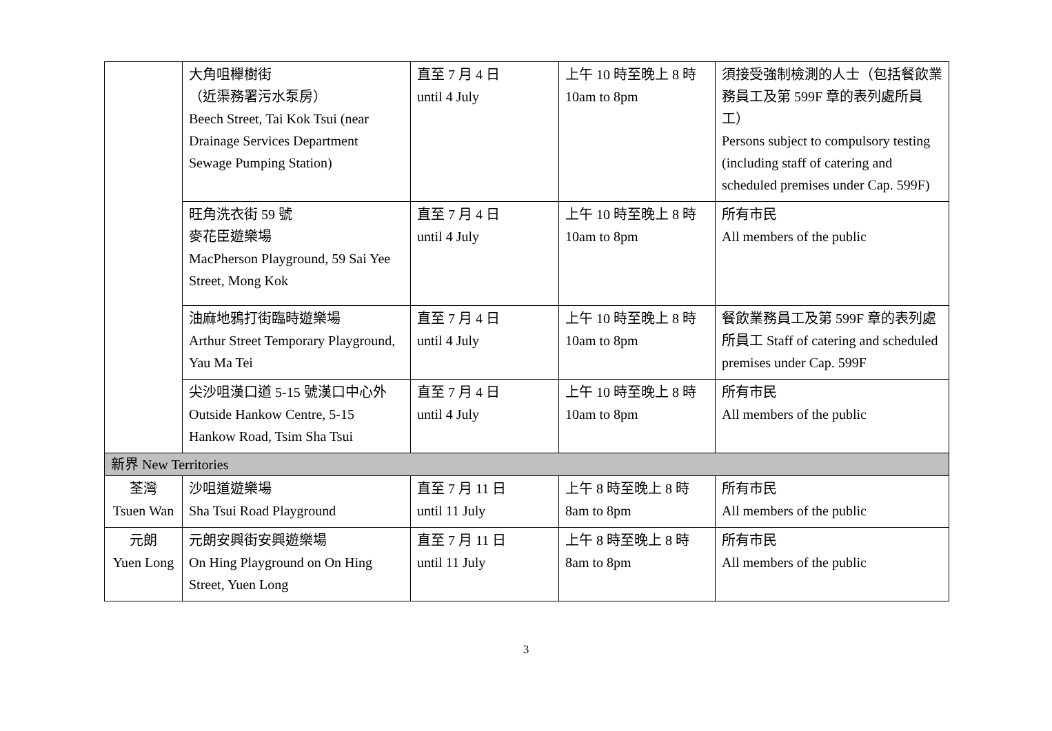| | 大角咀櫸樹街 （近渠務署污水泵房） Beech Street, Tai Kok Tsui (near Drainage Services Department Sewage Pumping Station) | 直至 7 月 4 日 until 4 July | 上午 10 時至晚上 8 時 10am to 8pm | 須接受強制檢測的人士（包括餐飲業務員工及第 599F 章的表列處所員工） Persons subject to compulsory testing (including staff of catering and scheduled premises under Cap. 599F) |
| | 旺角洗衣街 59 號 麥花臣遊樂場 MacPherson Playground, 59 Sai Yee Street, Mong Kok | 直至 7 月 4 日 until 4 July | 上午 10 時至晚上 8 時 10am to 8pm | 所有市民 All members of the public |
| | 油麻地鴉打街臨時遊樂場 Arthur Street Temporary Playground, Yau Ma Tei | 直至 7 月 4 日 until 4 July | 上午 10 時至晚上 8 時 10am to 8pm | 餐飲業務員工及第 599F 章的表列處所員工 Staff of catering and scheduled premises under Cap. 599F |
| | 尖沙咀漢口道 5-15 號漢口中心外 Outside Hankow Centre, 5-15 Hankow Road, Tsim Sha Tsui | 直至 7 月 4 日 until 4 July | 上午 10 時至晚上 8 時 10am to 8pm | 所有市民 All members of the public |
| 新界 New Territories | | | | |
| 荃灣 Tsuen Wan | 沙咀道遊樂場 Sha Tsui Road Playground | 直至 7 月 11 日 until 11 July | 上午 8 時至晚上 8 時 8am to 8pm | 所有市民 All members of the public |
| 元朗 Yuen Long | 元朗安興街安興遊樂場 On Hing Playground on On Hing Street, Yuen Long | 直至 7 月 11 日 until 11 July | 上午 8 時至晚上 8 時 8am to 8pm | 所有市民 All members of the public |
3